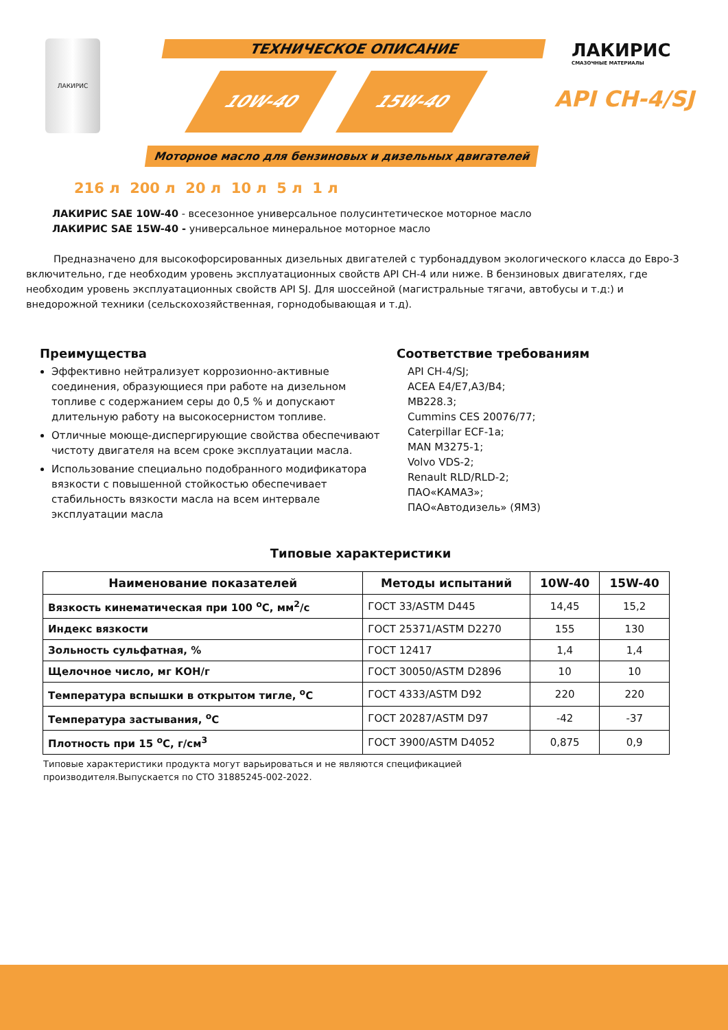ЛАКИРИС ТЕХНИЧЕСКОЕ ОПИСАНИЕ
10W-40 15W-40
Моторное масло для бензиновых и дизельных двигателей
ЛАКИРИС
СМАЗОЧНЫЕ МАТЕРИАЛЫ
API CH-4/SJ
216 л 200 л 20 л 10 л 5 л 1 л
ЛАКИРИС SAE 10W-40 - всесезонное универсальное полусинтетическое моторное масло
ЛАКИРИС SAE 15W-40 - универсальное минеральное моторное масло
Предназначено для высокофорсированных дизельных двигателей с турбонаддувом экологического класса до Евро-3 включительно, где необходим уровень эксплуатационных свойств API CH-4 или ниже. В бензиновых двигателях, где необходим уровень эксплуатационных свойств API SJ. Для шоссейной (магистральные тягачи, автобусы и т.д:) и внедорожной техники (сельскохозяйственная, горнодобывающая и т.д).
Преимущества
Эффективно нейтрализует коррозионно-активные соединения, образующиеся при работе на дизельном топливе с содержанием серы до 0,5 % и допускают длительную работу на высокосернистом топливе.
Отличные моюще-диспергирующие свойства обеспечивают чистоту двигателя на всем сроке эксплуатации масла.
Использование специально подобранного модификатора вязкости с повышенной стойкостью обеспечивает стабильность вязкости масла на всем интервале эксплуатации масла
Соответствие требованиям
API CH-4/SJ;
ACEA E4/E7,A3/B4;
MB228.3;
Cummins CES 20076/77;
Caterpillar ECF-1a;
MAN M3275-1;
Volvo VDS-2;
Renault RLD/RLD-2;
ПАО«КАМАЗ»;
ПАО«Автодизель» (ЯМЗ)
Типовые характеристики
| Наименование показателей | Методы испытаний | 10W-40 | 15W-40 |
| --- | --- | --- | --- |
| Вязкость кинематическая при 100 <sup>о</sup>С, мм<sup>2</sup>/с | ГОСТ 33/ASTM D445 | 14,45 | 15,2 |
| Индекс вязкости | ГОСТ 25371/ASTM D2270 | 155 | 130 |
| Зольность сульфатная, % | ГОСТ 12417 | 1,4 | 1,4 |
| Щелочное число, мг КОН/г | ГОСТ 30050/ASTM D2896 | 10 | 10 |
| Температура вспышки в открытом тигле, <sup>о</sup>С | ГОСТ 4333/ASTM D92 | 220 | 220 |
| Температура застывания, <sup>о</sup>С | ГОСТ 20287/ASTM D97 | -42 | -37 |
| Плотность при 15 <sup>о</sup>С, г/см<sup>3</sup> | ГОСТ 3900/ASTM D4052 | 0,875 | 0,9 |
Типовые характеристики продукта могут варьироваться и не являются спецификацией производителя.Выпускается по СТО 31885245-002-2022.